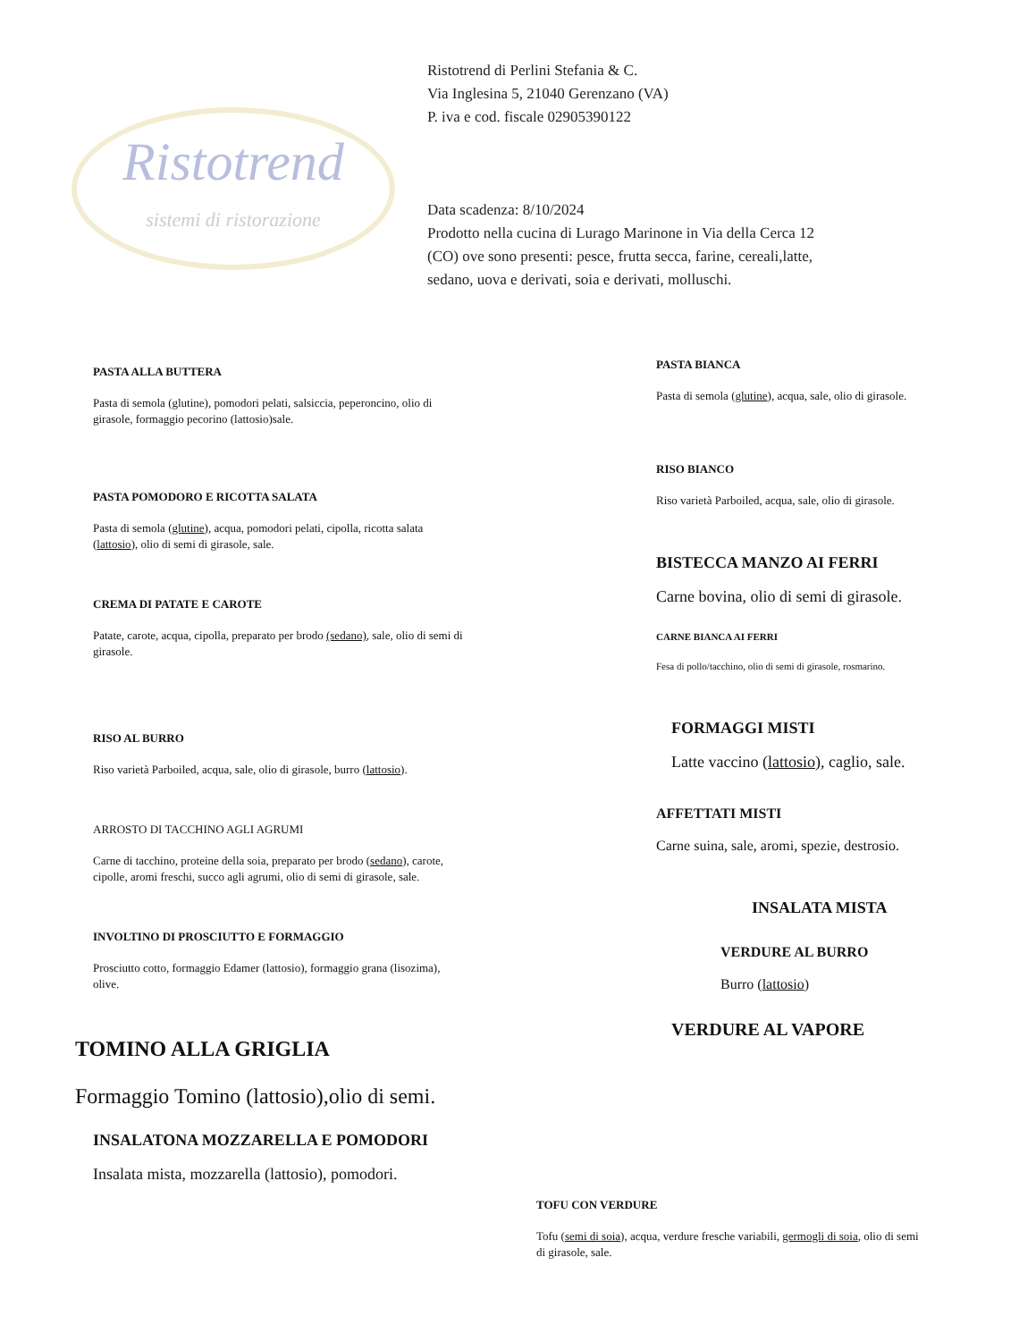Ristotrend
sistemi di ristorazione
Ristotrend di Perlini Stefania & C.
Via Inglesina 5, 21040 Gerenzano (VA)
P. iva e cod. fiscale 02905390122
Data scadenza: 8/10/2024
Prodotto nella cucina di Lurago Marinone in Via della Cerca 12
(CO) ove sono presenti: pesce, frutta secca, farine, cereali,latte,
sedano, uova e derivati, soia e derivati, molluschi.
PASTA ALLA BUTTERA
Pasta di semola (glutine), pomodori pelati, salsiccia, peperoncino, olio di girasole, formaggio pecorino (lattosio)sale.
PASTA POMODORO E RICOTTA SALATA
Pasta di semola (glutine), acqua, pomodori pelati, cipolla, ricotta salata (lattosio), olio di semi di girasole, sale.
CREMA DI PATATE E CAROTE
Patate, carote, acqua, cipolla, preparato per brodo (sedano), sale, olio di semi di girasole.
RISO AL BURRO
Riso varietà Parboiled, acqua, sale, olio di girasole, burro (lattosio).
ARROSTO DI TACCHINO AGLI AGRUMI
Carne di tacchino, proteine della soia, preparato per brodo (sedano), carote, cipolle, aromi freschi, succo agli agrumi, olio di semi di girasole, sale.
INVOLTINO DI PROSCIUTTO E FORMAGGIO
Prosciutto cotto, formaggio Edamer (lattosio), formaggio grana (lisozima), olive.
TOMINO ALLA GRIGLIA
Formaggio Tomino (lattosio),olio di semi.
INSALATONA MOZZARELLA E POMODORI
Insalata mista, mozzarella (lattosio), pomodori.
PASTA BIANCA
Pasta di semola (glutine), acqua, sale, olio di girasole.
RISO BIANCO
Riso varietà Parboiled, acqua, sale, olio di girasole.
BISTECCA MANZO AI FERRI
Carne bovina, olio di semi di girasole.
CARNE BIANCA AI FERRI
Fesa di pollo/tacchino, olio di semi di girasole, rosmarino.
FORMAGGI MISTI
Latte vaccino (lattosio), caglio, sale.
AFFETTATI MISTI
Carne suina, sale, aromi, spezie, destrosio.
INSALATA MISTA
VERDURE AL BURRO
Burro (lattosio)
VERDURE AL VAPORE
TOFU CON VERDURE
Tofu (semi di soia), acqua, verdure fresche variabili, germogli di soia, olio di semi di girasole, sale.